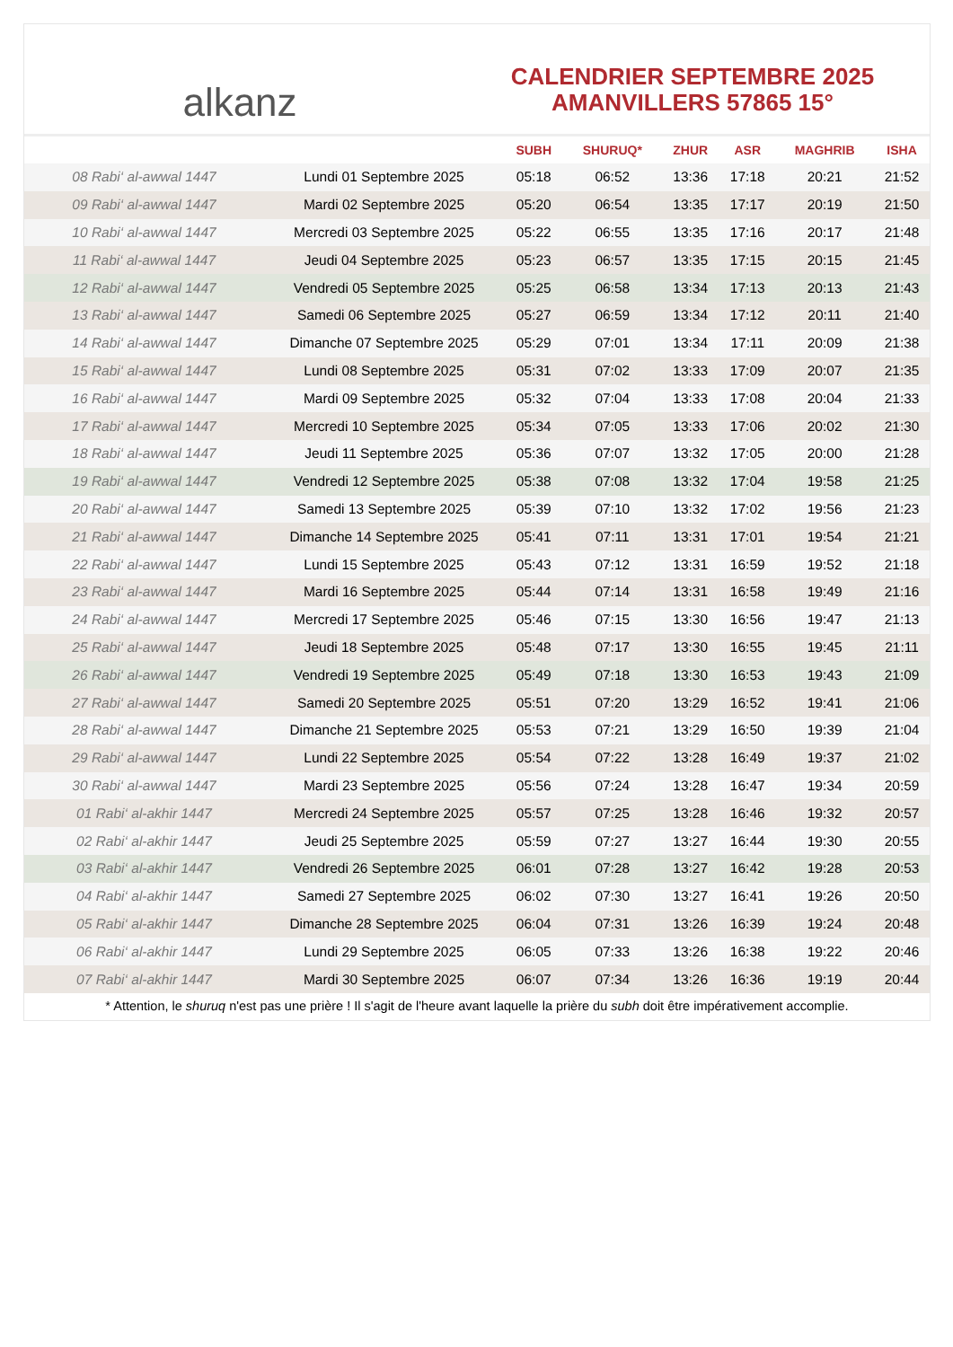alkanz
CALENDRIER SEPTEMBRE 2025
AMANVILLERS 57865 15°
| | | SUBH | SHURUQ* | ZHUR | ASR | MAGHRIB | ISHA |
| --- | --- | --- | --- | --- | --- | --- | --- |
| 08 Rabi‘ al-awwal 1447 | Lundi 01 Septembre 2025 | 05:18 | 06:52 | 13:36 | 17:18 | 20:21 | 21:52 |
| 09 Rabi‘ al-awwal 1447 | Mardi 02 Septembre 2025 | 05:20 | 06:54 | 13:35 | 17:17 | 20:19 | 21:50 |
| 10 Rabi‘ al-awwal 1447 | Mercredi 03 Septembre 2025 | 05:22 | 06:55 | 13:35 | 17:16 | 20:17 | 21:48 |
| 11 Rabi‘ al-awwal 1447 | Jeudi 04 Septembre 2025 | 05:23 | 06:57 | 13:35 | 17:15 | 20:15 | 21:45 |
| 12 Rabi‘ al-awwal 1447 | Vendredi 05 Septembre 2025 | 05:25 | 06:58 | 13:34 | 17:13 | 20:13 | 21:43 |
| 13 Rabi‘ al-awwal 1447 | Samedi 06 Septembre 2025 | 05:27 | 06:59 | 13:34 | 17:12 | 20:11 | 21:40 |
| 14 Rabi‘ al-awwal 1447 | Dimanche 07 Septembre 2025 | 05:29 | 07:01 | 13:34 | 17:11 | 20:09 | 21:38 |
| 15 Rabi‘ al-awwal 1447 | Lundi 08 Septembre 2025 | 05:31 | 07:02 | 13:33 | 17:09 | 20:07 | 21:35 |
| 16 Rabi‘ al-awwal 1447 | Mardi 09 Septembre 2025 | 05:32 | 07:04 | 13:33 | 17:08 | 20:04 | 21:33 |
| 17 Rabi‘ al-awwal 1447 | Mercredi 10 Septembre 2025 | 05:34 | 07:05 | 13:33 | 17:06 | 20:02 | 21:30 |
| 18 Rabi‘ al-awwal 1447 | Jeudi 11 Septembre 2025 | 05:36 | 07:07 | 13:32 | 17:05 | 20:00 | 21:28 |
| 19 Rabi‘ al-awwal 1447 | Vendredi 12 Septembre 2025 | 05:38 | 07:08 | 13:32 | 17:04 | 19:58 | 21:25 |
| 20 Rabi‘ al-awwal 1447 | Samedi 13 Septembre 2025 | 05:39 | 07:10 | 13:32 | 17:02 | 19:56 | 21:23 |
| 21 Rabi‘ al-awwal 1447 | Dimanche 14 Septembre 2025 | 05:41 | 07:11 | 13:31 | 17:01 | 19:54 | 21:21 |
| 22 Rabi‘ al-awwal 1447 | Lundi 15 Septembre 2025 | 05:43 | 07:12 | 13:31 | 16:59 | 19:52 | 21:18 |
| 23 Rabi‘ al-awwal 1447 | Mardi 16 Septembre 2025 | 05:44 | 07:14 | 13:31 | 16:58 | 19:49 | 21:16 |
| 24 Rabi‘ al-awwal 1447 | Mercredi 17 Septembre 2025 | 05:46 | 07:15 | 13:30 | 16:56 | 19:47 | 21:13 |
| 25 Rabi‘ al-awwal 1447 | Jeudi 18 Septembre 2025 | 05:48 | 07:17 | 13:30 | 16:55 | 19:45 | 21:11 |
| 26 Rabi‘ al-awwal 1447 | Vendredi 19 Septembre 2025 | 05:49 | 07:18 | 13:30 | 16:53 | 19:43 | 21:09 |
| 27 Rabi‘ al-awwal 1447 | Samedi 20 Septembre 2025 | 05:51 | 07:20 | 13:29 | 16:52 | 19:41 | 21:06 |
| 28 Rabi‘ al-awwal 1447 | Dimanche 21 Septembre 2025 | 05:53 | 07:21 | 13:29 | 16:50 | 19:39 | 21:04 |
| 29 Rabi‘ al-awwal 1447 | Lundi 22 Septembre 2025 | 05:54 | 07:22 | 13:28 | 16:49 | 19:37 | 21:02 |
| 30 Rabi‘ al-awwal 1447 | Mardi 23 Septembre 2025 | 05:56 | 07:24 | 13:28 | 16:47 | 19:34 | 20:59 |
| 01 Rabi‘ al-akhir 1447 | Mercredi 24 Septembre 2025 | 05:57 | 07:25 | 13:28 | 16:46 | 19:32 | 20:57 |
| 02 Rabi‘ al-akhir 1447 | Jeudi 25 Septembre 2025 | 05:59 | 07:27 | 13:27 | 16:44 | 19:30 | 20:55 |
| 03 Rabi‘ al-akhir 1447 | Vendredi 26 Septembre 2025 | 06:01 | 07:28 | 13:27 | 16:42 | 19:28 | 20:53 |
| 04 Rabi‘ al-akhir 1447 | Samedi 27 Septembre 2025 | 06:02 | 07:30 | 13:27 | 16:41 | 19:26 | 20:50 |
| 05 Rabi‘ al-akhir 1447 | Dimanche 28 Septembre 2025 | 06:04 | 07:31 | 13:26 | 16:39 | 19:24 | 20:48 |
| 06 Rabi‘ al-akhir 1447 | Lundi 29 Septembre 2025 | 06:05 | 07:33 | 13:26 | 16:38 | 19:22 | 20:46 |
| 07 Rabi‘ al-akhir 1447 | Mardi 30 Septembre 2025 | 06:07 | 07:34 | 13:26 | 16:36 | 19:19 | 20:44 |
* Attention, le shuruq n'est pas une prière ! Il s'agit de l'heure avant laquelle la prière du subh doit être impérativement accomplie.